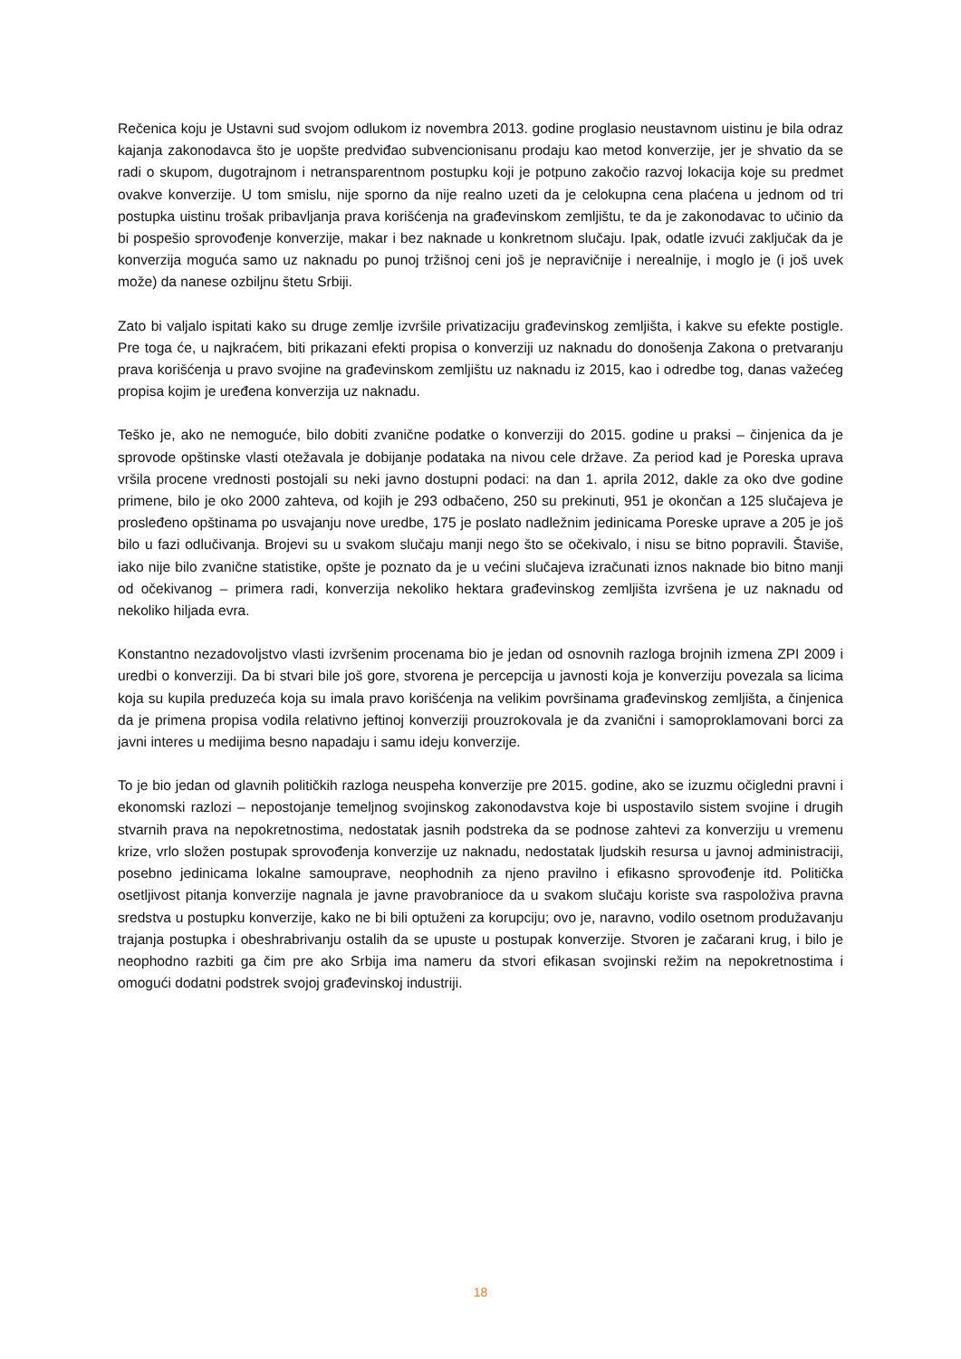Rečenica koju je Ustavni sud svojom odlukom iz novembra 2013. godine proglasio neustavnom uistinu je bila odraz kajanja zakonodavca što je uopšte predviđao subvencionisanu prodaju kao metod konverzije, jer je shvatio da se radi o skupom, dugotrajnom i netransparentnom postupku koji je potpuno zakočio razvoj lokacija koje su predmet ovakve konverzije. U tom smislu, nije sporno da nije realno uzeti da je celokupna cena plaćena u jednom od tri postupka uistinu trošak pribavljanja prava korišćenja na građevinskom zemljištu, te da je zakonodavac to učinio da bi pospešio sprovođenje konverzije, makar i bez naknade u konkretnom slučaju. Ipak, odatle izvući zaključak da je konverzija moguća samo uz naknadu po punoj tržišnoj ceni još je nepravičnije i nerealnije, i moglo je (i još uvek može) da nanese ozbiljnu štetu Srbiji.
Zato bi valjalo ispitati kako su druge zemlje izvršile privatizaciju građevinskog zemljišta, i kakve su efekte postigle. Pre toga će, u najkraćem, biti prikazani efekti propisa o konverziji uz naknadu do donošenja Zakona o pretvaranju prava korišćenja u pravo svojine na građevinskom zemljištu uz naknadu iz 2015, kao i odredbe tog, danas važećeg propisa kojim je uređena konverzija uz naknadu.
Teško je, ako ne nemoguće, bilo dobiti zvanične podatke o konverziji do 2015. godine u praksi – činjenica da je sprovode opštinske vlasti otežavala je dobijanje podataka na nivou cele države. Za period kad je Poreska uprava vršila procene vrednosti postojali su neki javno dostupni podaci: na dan 1. aprila 2012, dakle za oko dve godine primene, bilo je oko 2000 zahteva, od kojih je 293 odbačeno, 250 su prekinuti, 951 je okončan a 125 slučajeva je prosleđeno opštinama po usvajanju nove uredbe, 175 je poslato nadležnim jedinicama Poreske uprave a 205 je još bilo u fazi odlučivanja. Brojevi su u svakom slučaju manji nego što se očekivalo, i nisu se bitno popravili. Štaviše, iako nije bilo zvanične statistike, opšte je poznato da je u većini slučajeva izračunati iznos naknade bio bitno manji od očekivanog – primera radi, konverzija nekoliko hektara građevinskog zemljišta izvršena je uz naknadu od nekoliko hiljada evra.
Konstantno nezadovoljstvo vlasti izvršenim procenama bio je jedan od osnovnih razloga brojnih izmena ZPI 2009 i uredbi o konverziji. Da bi stvari bile još gore, stvorena je percepcija u javnosti koja je konverziju povezala sa licima koja su kupila preduzeća koja su imala pravo korišćenja na velikim površinama građevinskog zemljišta, a činjenica da je primena propisa vodila relativno jeftinoj konverziji prouzrokovala je da zvanični i samoproklamovani borci za javni interes u medijima besno napadaju i samu ideju konverzije.
To je bio jedan od glavnih političkih razloga neuspeha konverzije pre 2015. godine, ako se izuzmu očigledni pravni i ekonomski razlozi – nepostojanje temeljnog svojinskog zakonodavstva koje bi uspostavilo sistem svojine i drugih stvarnih prava na nepokretnostima, nedostatak jasnih podstreka da se podnose zahtevi za konverziju u vremenu krize, vrlo složen postupak sprovođenja konverzije uz naknadu, nedostatak ljudskih resursa u javnoj administraciji, posebno jedinicama lokalne samouprave, neophodnih za njeno pravilno i efikasno sprovođenje itd. Politička osetljivost pitanja konverzije nagnala je javne pravobranioce da u svakom slučaju koriste sva raspoloživa pravna sredstva u postupku konverzije, kako ne bi bili optuženi za korupciju; ovo je, naravno, vodilo osetnom produžavanju trajanja postupka i obeshrabrivanju ostalih da se upuste u postupak konverzije. Stvoren je začarani krug, i bilo je neophodno razbiti ga čim pre ako Srbija ima nameru da stvori efikasan svojinski režim na nepokretnostima i omogući dodatni podstrek svojoj građevinskoj industriji.
18